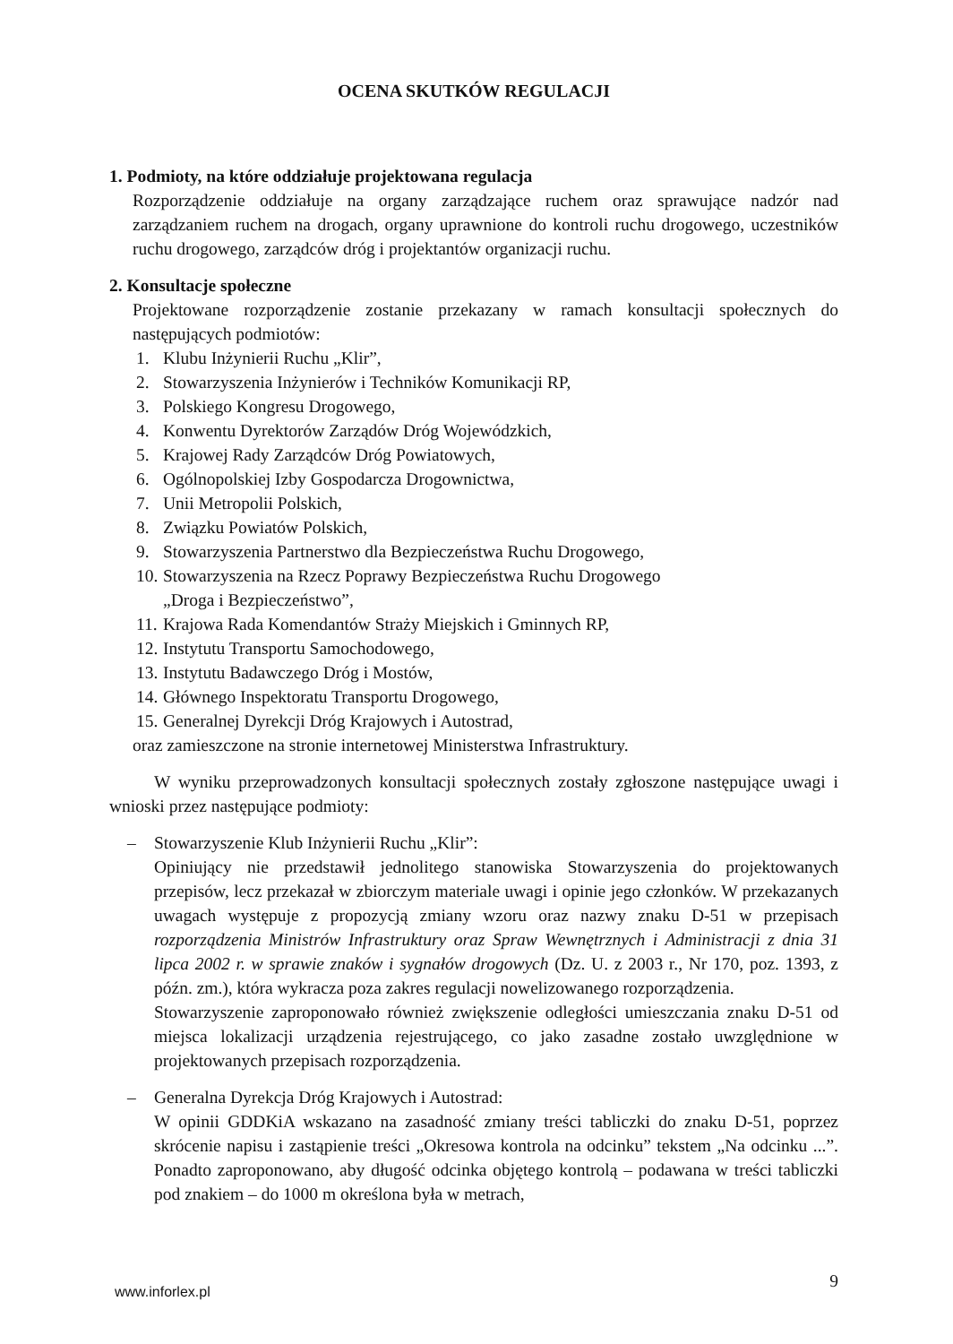OCENA SKUTKÓW REGULACJI
1. Podmioty, na które oddziałuje projektowana regulacja
Rozporządzenie oddziałuje na organy zarządzające ruchem oraz sprawujące nadzór nad zarządzaniem ruchem na drogach, organy uprawnione do kontroli ruchu drogowego, uczestników ruchu drogowego, zarządców dróg i projektantów organizacji ruchu.
2. Konsultacje społeczne
Projektowane rozporządzenie zostanie przekazany w ramach konsultacji społecznych do następujących podmiotów:
1. Klubu Inżynierii Ruchu „Klir”,
2. Stowarzyszenia Inżynierów i Techników Komunikacji RP,
3. Polskiego Kongresu Drogowego,
4. Konwentu Dyrektorów Zarządów Dróg Wojewódzkich,
5. Krajowej Rady Zarządców Dróg Powiatowych,
6. Ogólnopolskiej Izby Gospodarcza Drogownictwa,
7. Unii Metropolii Polskich,
8. Związku Powiatów Polskich,
9. Stowarzyszenia Partnerstwo dla Bezpieczeństwa Ruchu Drogowego,
10.
Stowarzyszenia na Rzecz Poprawy Bezpieczeństwa Ruchu Drogowego
„Droga i Bezpieczeństwo”,
11. Krajowa Rada Komendantów Straży Miejskich i Gminnych RP,
12. Instytutu Transportu Samochodowego,
13. Instytutu Badawczego Dróg i Mostów,
14. Głównego Inspektoratu Transportu Drogowego,
15. Generalnej Dyrekcji Dróg Krajowych i Autostrad,
oraz zamieszczone na stronie internetowej Ministerstwa Infrastruktury.
W wyniku przeprowadzonych konsultacji społecznych zostały zgłoszone następujące uwagi i wnioski przez następujące podmioty:
– Stowarzyszenie Klub Inżynierii Ruchu „Klir”:
Opiniujący nie przedstawił jednolitego stanowiska Stowarzyszenia do projektowanych przepisów, lecz przekazał w zbiorczym materiale uwagi i opinie jego członków. W przekazanych uwagach występuje z propozycją zmiany wzoru oraz nazwy znaku D-51 w przepisach rozporządzenia Ministrów Infrastruktury oraz Spraw Wewnętrznych i Administracji z dnia 31 lipca 2002 r. w sprawie znaków i sygnałów drogowych (Dz. U. z 2003 r., Nr 170, poz. 1393, z późn. zm.), która wykracza poza zakres regulacji nowelizowanego rozporządzenia.
Stowarzyszenie zaproponowało również zwiększenie odległości umieszczania znaku D-51 od miejsca lokalizacji urządzenia rejestrującego, co jako zasadne zostało uwzględnione w projektowanych przepisach rozporządzenia.
– Generalna Dyrekcja Dróg Krajowych i Autostrad:
W opinii GDDKiA wskazano na zasadność zmiany treści tabliczki do znaku D-51, poprzez skrócenie napisu i zastąpienie treści „Okresowa kontrola na odcinku” tekstem „Na odcinku ...”. Ponadto zaproponowano, aby długość odcinka objętego kontrolą – podawana w treści tabliczki pod znakiem – do 1000 m określona była w metrach,
9 www.inforlex.pl